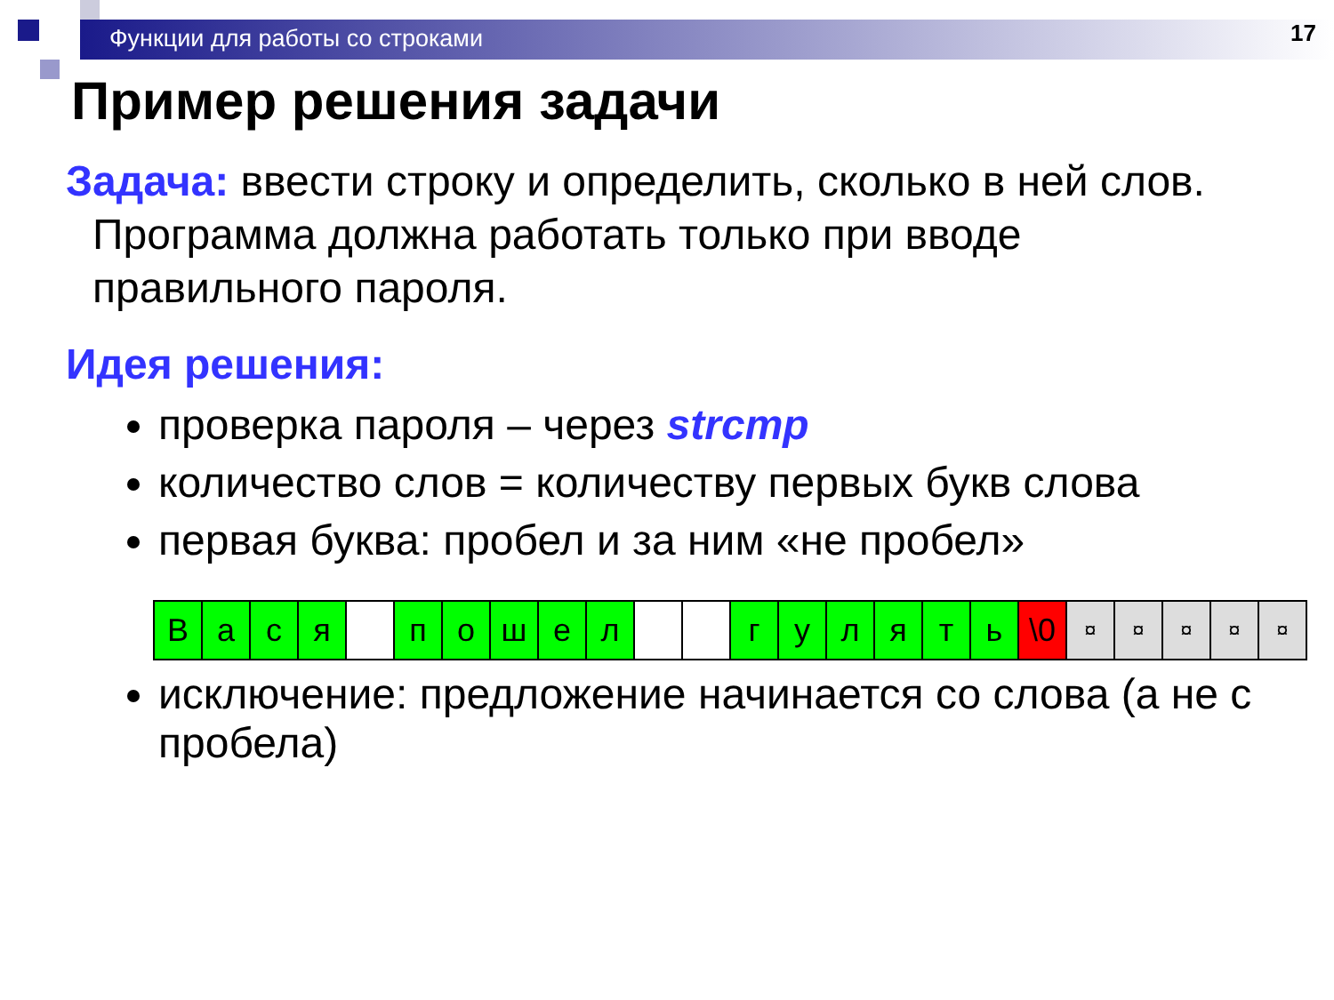Функции для работы со строками
17
Пример решения задачи
Задача: ввести строку и определить, сколько в ней слов.
Программа должна работать только при вводе
правильного пароля.
Идея решения:
проверка пароля – через strcmp
количество слов = количеству первых букв слова
первая буква: пробел и за ним «не пробел»
| В | а | с | я | | п | о | ш | е | л | | | г | у | л | я | т | ь | \0 | ¤ | ¤ | ¤ | ¤ | ¤ |
исключение: предложение начинается со слова (а не с пробела)